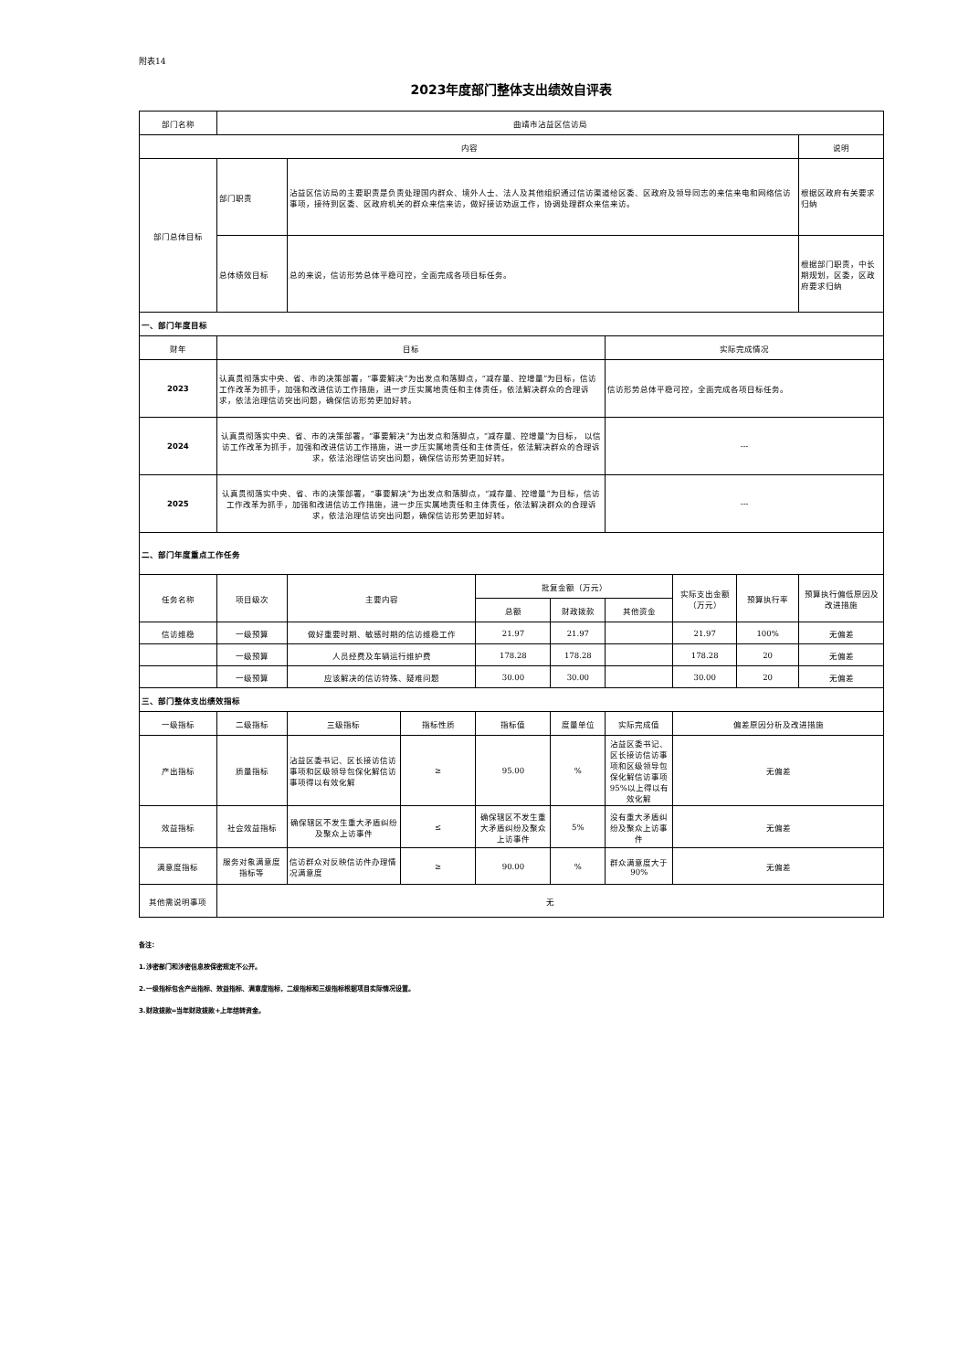附表14
2023年度部门整体支出绩效自评表
| 部门名称 | 曲靖市沾益区信访局 | | | | | | | | |
| 内容 | | | | | | | | | 说明 |
| 部门总体目标 | 部门职责 | 沾益区信访局的主要职责是负责处理国内群众、境外人士、法人及其他组织通过信访渠道给区委、区政府及领导同志的来信来电和网络信访事项，接待到区委、区政府机关的群众来信来访，做好接访劝返工作，协调处理群众来信来访。 | | | | | | | 根据区政府有关要求归纳 |
| | 总体绩效目标 | 总的来说，信访形势总体平稳可控，全面完成各项目标任务。 | | | | | | | 根据部门职责，中长期规划，区委，区政府要求归纳 |
| 一、部门年度目标 | | | | | | | | | |
| 财年 | 目标 | | | | | 实际完成情况 | | | |
| 2023 | 认真贯彻落实中央、省、市的决策部署，“事要解决”为出发点和落脚点，“减存量、控增量”为目标，信访工作改革为抓手，加强和改进信访工作措施，进一步压实属地责任和主体责任，依法解决群众的合理诉求，依法治理信访突出问题，确保信访形势更加好转。 | | | | | 信访形势总体平稳可控，全面完成各项目标任务。 | | | |
| 2024 | 认真贯彻落实中央、省、市的决策部署，“事要解决”为出发点和落脚点，“减存量、控增量”为目标， 以信访工作改革为抓手，加强和改进信访工作措施，进一步压实属地责任和主体责任，依法解决群众的合理诉求，依法治理信访突出问题，确保信访形势更加好转。 | | | | | --- | | | |
| 2025 | 认真贯彻落实中央、省、市的决策部署，“事要解决”为出发点和落脚点，“减存量、控增量”为目标，信访工作改革为抓手，加强和改进信访工作措施，进一步压实属地责任和主体责任，依法解决群众的合理诉求，依法治理信访突出问题，确保信访形势更加好转。 | | | | | --- | | | |
| 二、部门年度重点工作任务 | | | | | | | | | |
| 任务名称 | 项目级次 | 主要内容 | | 批复金额（万元） | | | 实际支出金额（万元） | 预算执行率 | 预算执行偏低原因及改进措施 |
| | | | | 总额 | 财政拨款 | 其他资金 | | | |
| 信访维稳 | 一级预算 | 做好重要时期、敏感时期的信访维稳工作 | | 21.97 | 21.97 | | 21.97 | 100% | 无偏差 |
| | 一级预算 | 人员经费及车辆运行维护费 | | 178.28 | 178.28 | | 178.28 | 20 | 无偏差 |
| | 一级预算 | 应该解决的信访特殊、疑难问题 | | 30.00 | 30.00 | | 30.00 | 20 | 无偏差 |
| 三、部门整体支出绩效指标 | | | | | | | | | |
| 一级指标 | 二级指标 | 三级指标 | 指标性质 | 指标值 | 度量单位 | 实际完成值 | 偏差原因分析及改进措施 | | |
| 产出指标 | 质量指标 | 沾益区委书记、区长接访信访事项和区级领导包保化解信访事项得以有效化解 | ≥ | 95.00 | % | 沾益区委书记、区长接访信访事项和区级领导包保化解信访事项95%以上得以有效化解 | 无偏差 | | |
| 效益指标 | 社会效益指标 | 确保辖区不发生重大矛盾纠纷及聚众上访事件 | ≤ | 确保辖区不发生重大矛盾纠纷及聚众上访事件 | 5% | 没有重大矛盾纠纷及聚众上访事件 | 无偏差 | | |
| 满意度指标 | 服务对象满意度指标等 | 信访群众对反映信访件办理情况满意度 | ≥ | 90.00 | % | 群众满意度大于90% | 无偏差 | | |
| 其他需说明事项 | 无 | | | | | | | | |
备注：
1.涉密部门和涉密信息按保密规定不公开。
2.一级指标包含产出指标、效益指标、满意度指标，二级指标和三级指标根据项目实际情况设置。
3.财政拨款=当年财政拨款+上年结转资金。